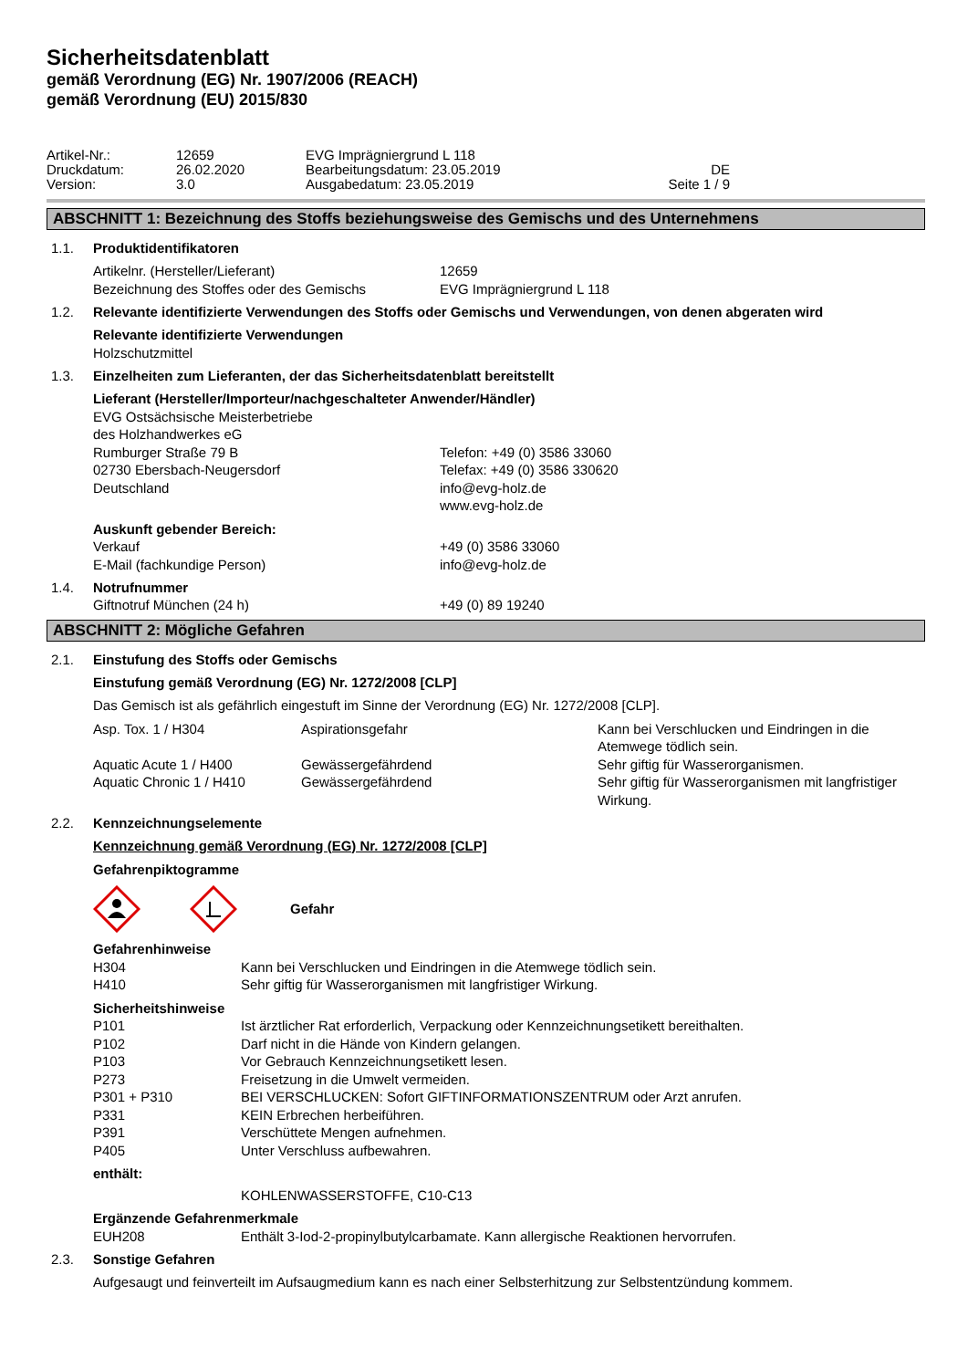Sicherheitsdatenblatt
gemäß Verordnung (EG) Nr. 1907/2006 (REACH)
gemäß Verordnung (EU) 2015/830
| Artikel-Nr.: | 12659 | EVG Imprägniergrund L 118 | |
| Druckdatum: | 26.02.2020 | Bearbeitungsdatum: 23.05.2019 | DE |
| Version: | 3.0 | Ausgabedatum: 23.05.2019 | Seite 1 / 9 |
ABSCHNITT 1: Bezeichnung des Stoffs beziehungsweise des Gemischs und des Unternehmens
1.1. Produktidentifikatoren
Artikelnr. (Hersteller/Lieferant) 12659
Bezeichnung des Stoffes oder des Gemischs EVG Imprägniergrund L 118
1.2. Relevante identifizierte Verwendungen des Stoffs oder Gemischs und Verwendungen, von denen abgeraten wird
Relevante identifizierte Verwendungen
Holzschutzmittel
1.3. Einzelheiten zum Lieferanten, der das Sicherheitsdatenblatt bereitstellt
Lieferant (Hersteller/Importeur/nachgeschalteter Anwender/Händler)
EVG Ostsächsische Meisterbetriebe
des Holzhandwerkes eG
Rumburger Straße 79 B
02730 Ebersbach-Neugersdorf
Deutschland
Telefon: +49 (0) 3586 33060
Telefax: +49 (0) 3586 330620
info@evg-holz.de
www.evg-holz.de
Auskunft gebender Bereich:
Verkauf
E-Mail (fachkundige Person)
+49 (0) 3586 33060
info@evg-holz.de
1.4. Notrufnummer
Giftnotruf München (24 h) +49 (0) 89 19240
ABSCHNITT 2: Mögliche Gefahren
2.1. Einstufung des Stoffs oder Gemischs
Einstufung gemäß Verordnung (EG) Nr. 1272/2008 [CLP]
Das Gemisch ist als gefährlich eingestuft im Sinne der Verordnung (EG) Nr. 1272/2008 [CLP].
| Asp. Tox. 1 / H304 | Aspirationsgefahr | Kann bei Verschlucken und Eindringen in die Atemwege tödlich sein. |
| Aquatic Acute 1 / H400 | Gewässergefährdend | Sehr giftig für Wasserorganismen. |
| Aquatic Chronic 1 / H410 | Gewässergefährdend | Sehr giftig für Wasserorganismen mit langfristiger Wirkung. |
2.2. Kennzeichnungselemente
Kennzeichnung gemäß Verordnung (EG) Nr. 1272/2008 [CLP]
Gefahrenpiktogramme
Gefahr
Gefahrenhinweise
| H304 | Kann bei Verschlucken und Eindringen in die Atemwege tödlich sein. |
| H410 | Sehr giftig für Wasserorganismen mit langfristiger Wirkung. |
Sicherheitshinweise
| P101 | Ist ärztlicher Rat erforderlich, Verpackung oder Kennzeichnungsetikett bereithalten. |
| P102 | Darf nicht in die Hände von Kindern gelangen. |
| P103 | Vor Gebrauch Kennzeichnungsetikett lesen. |
| P273 | Freisetzung in die Umwelt vermeiden. |
| P301 + P310 | BEI VERSCHLUCKEN: Sofort GIFTINFORMATIONSZENTRUM oder Arzt anrufen. |
| P331 | KEIN Erbrechen herbeiführen. |
| P391 | Verschüttete Mengen aufnehmen. |
| P405 | Unter Verschluss aufbewahren. |
enthält:
KOHLENWASSERSTOFFE, C10-C13
Ergänzende Gefahrenmerkmale
| EUH208 | Enthält 3-Iod-2-propinylbutylcarbamate. Kann allergische Reaktionen hervorrufen. |
2.3. Sonstige Gefahren
Aufgesaugt und feinverteilt im Aufsaugmedium kann es nach einer Selbsterhitzung zur Selbstentzündung kommem.